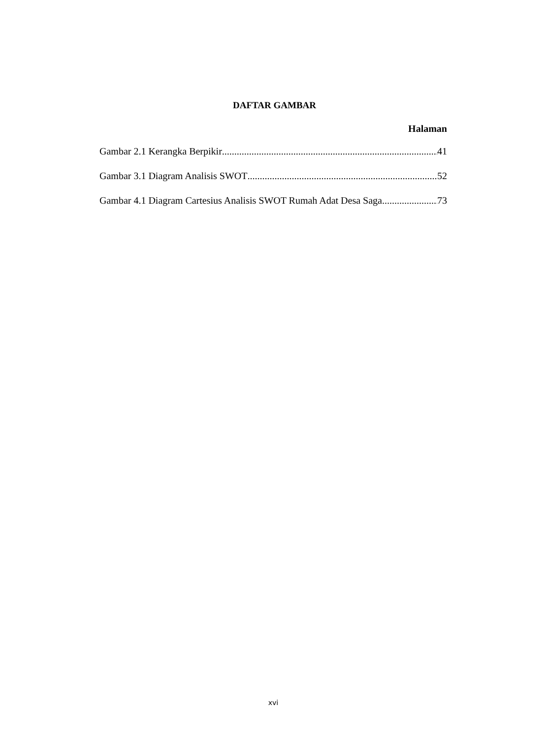DAFTAR GAMBAR
Halaman
Gambar 2.1 Kerangka Berpikir 41
Gambar 3.1 Diagram Analisis SWOT 52
Gambar 4.1 Diagram Cartesius Analisis SWOT Rumah Adat Desa Saga 73
xvi